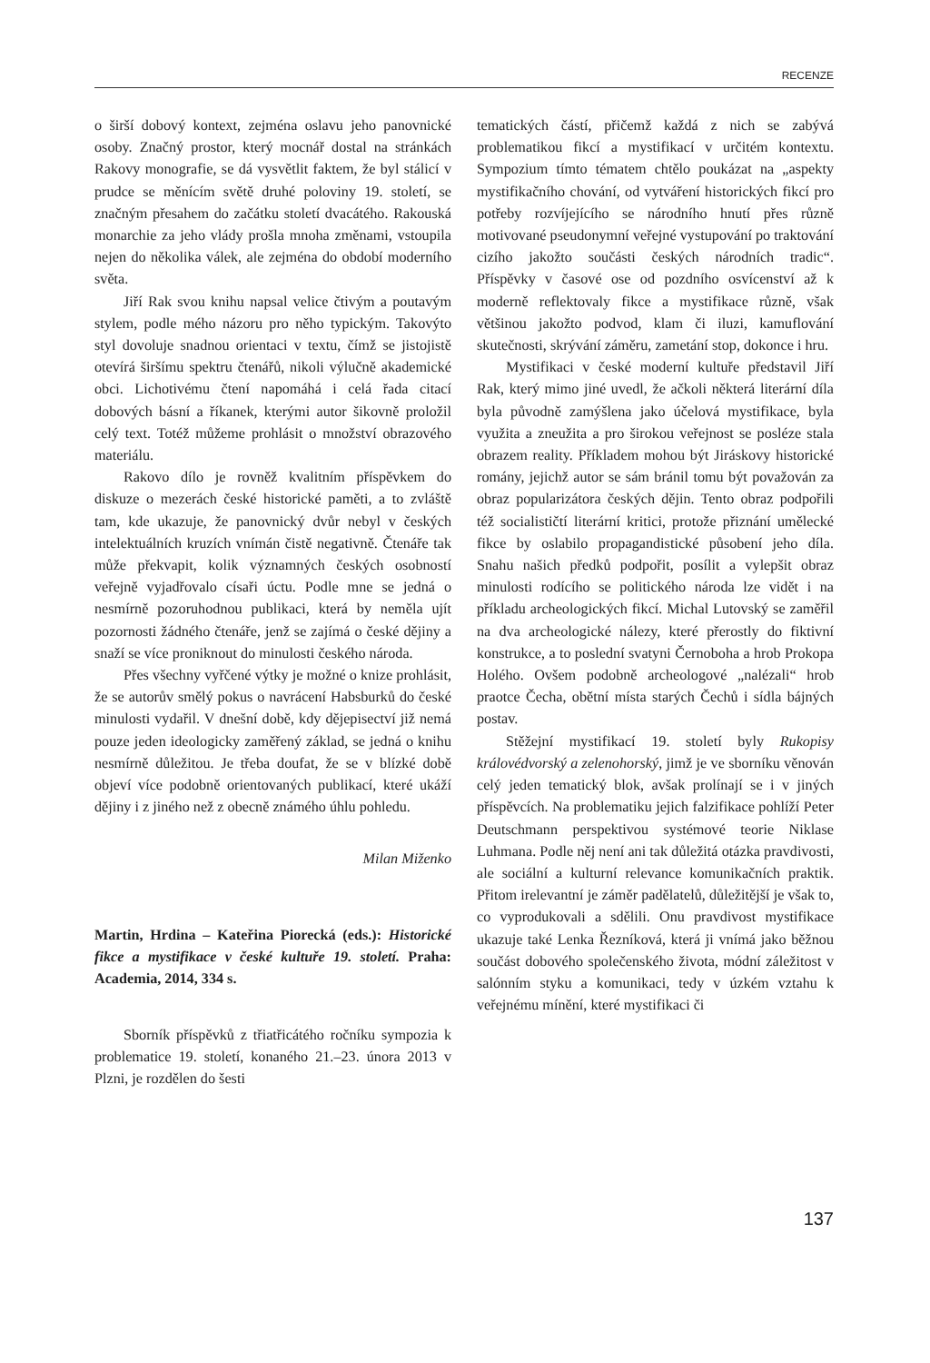RECENZE
o širší dobový kontext, zejména oslavu jeho panovnické osoby. Značný prostor, který mocnář dostal na stránkách Rakovy monografie, se dá vysvětlit faktem, že byl stálicí v prudce se měnícím světě druhé poloviny 19. století, se značným přesahem do začátku století dvacátého. Rakouská monarchie za jeho vlády prošla mnoha změnami, vstoupila nejen do několika válek, ale zejména do období moderního světa.
Jiří Rak svou knihu napsal velice čtivým a poutavým stylem, podle mého názoru pro něho typickým. Takovýto styl dovoluje snadnou orientaci v textu, čímž se jistojistě otevírá širšímu spektru čtenářů, nikoli výlučně akademické obci. Lichotivému čtení napomáhá i celá řada citací dobových básní a říkanek, kterými autor šikovně proložil celý text. Totéž můžeme prohlásit o množství obrazového materiálu.
Rakovo dílo je rovněž kvalitním příspěvkem do diskuze o mezerách české historické paměti, a to zvláště tam, kde ukazuje, že panovnický dvůr nebyl v českých intelektuálních kruzích vnímán čistě negativně. Čtenáře tak může překvapit, kolik významných českých osobností veřejně vyjadřovalo císaři úctu. Podle mne se jedná o nesmírně pozoruhodnou publikaci, která by neměla ujít pozornosti žádného čtenáře, jenž se zajímá o české dějiny a snaží se více proniknout do minulosti českého národa.
Přes všechny vyřčené výtky je možné o knize prohlásit, že se autorův smělý pokus o navrácení Habsburků do české minulosti vydařil. V dnešní době, kdy dějepisectví již nemá pouze jeden ideologicky zaměřený základ, se jedná o knihu nesmírně důležitou. Je třeba doufat, že se v blízké době objeví více podobně orientovaných publikací, které ukáží dějiny i z jiného než z obecně známého úhlu pohledu.
Milan Miženko
Martin, Hrdina – Kateřina Piorecká (eds.): Historické fikce a mystifikace v české kultuře 19. století. Praha: Academia, 2014, 334 s.
Sborník příspěvků z třiatřicátého ročníku sympozia k problematice 19. století, konaného 21.–23. února 2013 v Plzni, je rozdělen do šesti
tematických částí, přičemž každá z nich se zabývá problematikou fikcí a mystifikací v určitém kontextu. Sympozium tímto tématem chtělo poukázat na „aspekty mystifikačního chování, od vytváření historických fikcí pro potřeby rozvíjejícího se národního hnutí přes různě motivované pseudonymní veřejné vystupování po traktování cizího jakožto součásti českých národních tradic“. Příspěvky v časové ose od pozdního osvícenství až k moderně reflektovaly fikce a mystifikace různě, však většinou jakožto podvod, klam či iluzi, kamuflování skutečnosti, skrývání záměru, zametání stop, dokonce i hru.
Mystifikaci v české moderní kultuře představil Jiří Rak, který mimo jiné uvedl, že ačkoli některá literární díla byla původně zamýšlena jako účelová mystifikace, byla využita a zneužita a pro širokou veřejnost se posléze stala obrazem reality. Příkladem mohou být Jiráskovy historické romány, jejichž autor se sám bránil tomu být považován za obraz popularizátora českých dějin. Tento obraz podpořili též socialističtí literární kritici, protože přiznání umělecké fikce by oslabilo propagandistické působení jeho díla. Snahu našich předků podpořit, posílit a vylepšit obraz minulosti rodícího se politického národa lze vidět i na příkladu archeologických fikcí. Michal Lutovský se zaměřil na dva archeologické nálezy, které přerostly do fiktivní konstrukce, a to poslední svatyni Černoboha a hrob Prokopa Holého. Ovšem podobně archeologové „nalézali“ hrob praotce Čecha, obětní místa starých Čechů i sídla bájných postav.
Stěžejní mystifikací 19. století byly Rukopisy královédvorský a zelenohorský, jimž je ve sborníku věnován celý jeden tematický blok, avšak prolínají se i v jiných příspěvcích. Na problematiku jejich falzifikace pohlíží Peter Deutschmann perspektivou systémové teorie Niklase Luhmana. Podle něj není ani tak důležitá otázka pravdivosti, ale sociální a kulturní relevance komunikačních praktik. Přitom irelevantní je záměr padělatelů, důležitější je však to, co vyprodukovali a sdělili. Onu pravdivost mystifikace ukazuje také Lenka Řezníková, která ji vnímá jako běžnou součást dobového společenského života, módní záležitost v salónním styku a komunikaci, tedy v úzkém vztahu k veřejnému mínění, které mystifikaci či
137